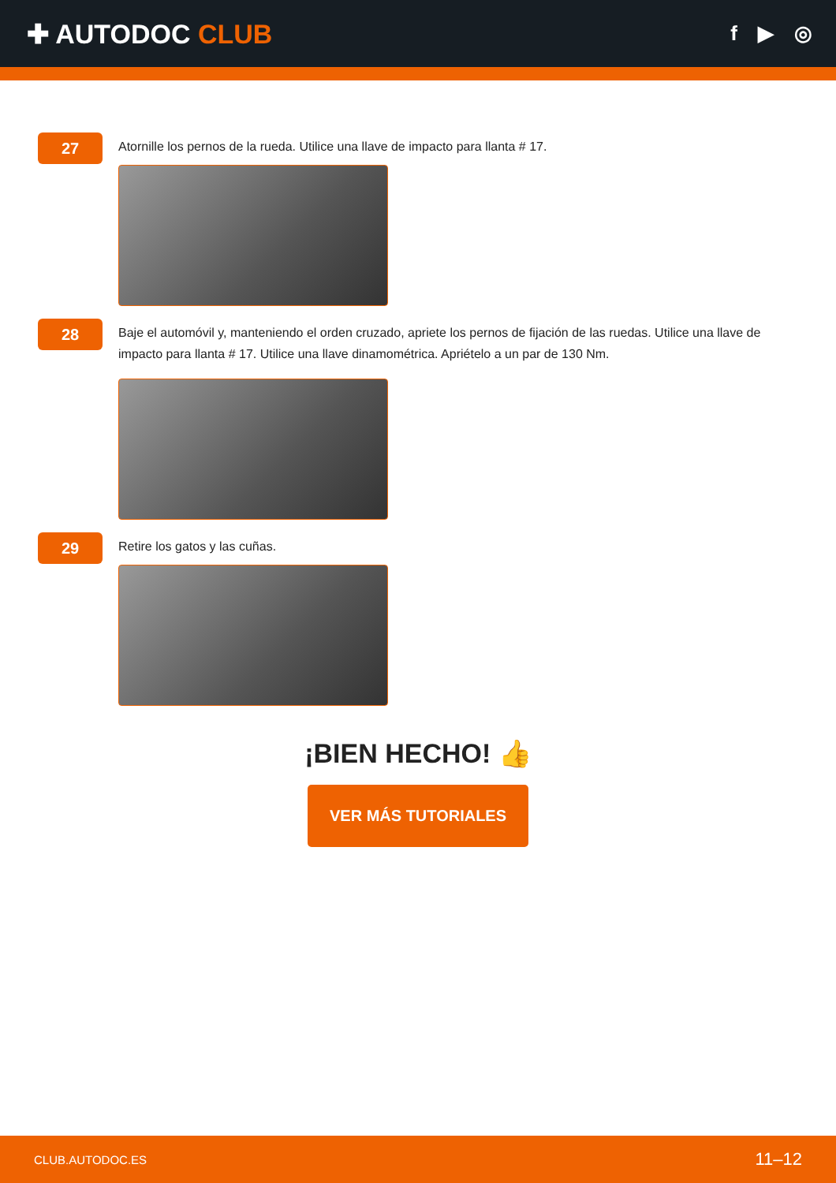✚ AUTODOC CLUB
f ▶ ◎
27
Atornille los pernos de la rueda. Utilice una llave de impacto para llanta # 17.
28
Baje el automóvil y, manteniendo el orden cruzado, apriete los pernos de fijación de las ruedas. Utilice una llave de impacto para llanta # 17. Utilice una llave dinamométrica. Apriételo a un par de 130 Nm.
29
Retire los gatos y las cuñas.
¡BIEN HECHO! 👍
VER MÁS TUTORIALES
CLUB.AUTODOC.ES 11–12